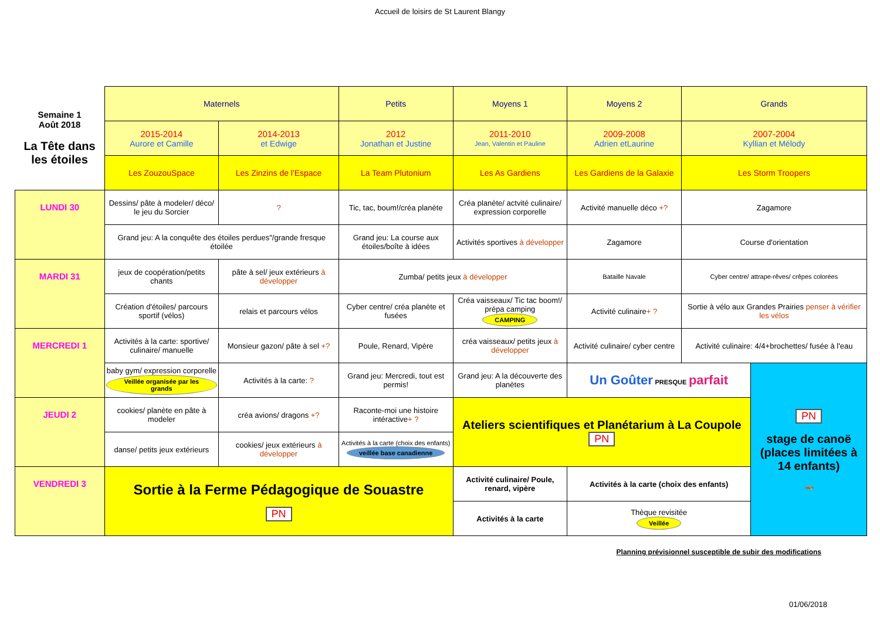Accueil de loisirs de St Laurent Blangy
| Semaine 1 Août 2018 La Tête dans les étoiles | Maternels | | Petits | Moyens 1 | Moyens 2 | Grands | |
| | 2015-2014 Aurore et Camille | 2014-2013 et Edwige | 2012 Jonathan et Justine | 2011-2010 Jean, Valentin et Pauline | 2009-2008 Adrien etLaurine | 2007-2004 Kyllian et Mélody | |
| | Les ZouzouSpace | Les Zinzins de l'Espace | La Team Plutonium | Les As Gardiens | Les Gardiens de la Galaxie | Les Storm Troopers | |
| LUNDI 30 | Dessins/ pâte à modeler/ déco/ le jeu du Sorcier | ? | Tic, tac, boum!/créa planète | Créa planète/ actvité culinaire/ expression corporelle | Activité manuelle déco +? | Zagamore | |
| | Grand jeu: A la conquête des étoiles perdues"/grande fresque étoilée | | Grand jeu: La course aux étoiles/boîte à idées | Activités sportives à développer | Zagamore | Course d'orientation | |
| MARDI 31 | jeux de coopération/petits chants | pâte à sel/ jeux extérieurs à développer | Zumba/ petits jeux à développer | | Bataille Navale | Cyber centre/ attrape-rêves/ crêpes colorées | |
| | Création d'étoiles/ parcours sportif (vélos) | relais et parcours vélos | Cyber centre/ créa planète et fusées | Créa vaisseaux/ Tic tac boom!/ prépa camping CAMPING | Activité culinaire + ? | Sortie à vélo aux Grandes Prairies penser à vérifier les vélos | |
| MERCREDI 1 | Activités à la carte: sportive/ culinaire/ manuelle | Monsieur gazon/ pâte à sel +? | Poule, Renard, Vipère | créa vaisseaux/ petits jeux à développer | Activité culinaire/ cyber centre | Activité culinaire: 4/4+brochettes/ fusée à l'eau | |
| | baby gym/ expression corporelle Veillée organisée par les grands | Activités à la carte: ? | Grand jeu: Mercredi, tout est permis! | Grand jeu: A la découverte des planètes | Un Goûter PRESQUE parfait | | PN stage de canoë (places limitées à 14 enfants) 🛶 |
| JEUDI 2 | cookies/ planète en pâte à modeler | créa avions/ dragons +? | Raconte-moi une histoire intéractive + ? | Ateliers scientifiques et Planétarium à La Coupole PN | | | |
| | danse/ petits jeux extérieurs | cookies/ jeux extérieurs à développer | Activités à la carte (choix des enfants) veillée base canadienne | | | | |
| VENDREDI 3 | Sortie à la Ferme Pédagogique de Souastre PN | | | Activité culinaire/ Poule, renard, vipère | Activités à la carte (choix des enfants) | | |
| | | | | Activités à la carte | Thèque revisitée Veillée | | |
Planning prévisionnel susceptible de subir des modifications
01/06/2018